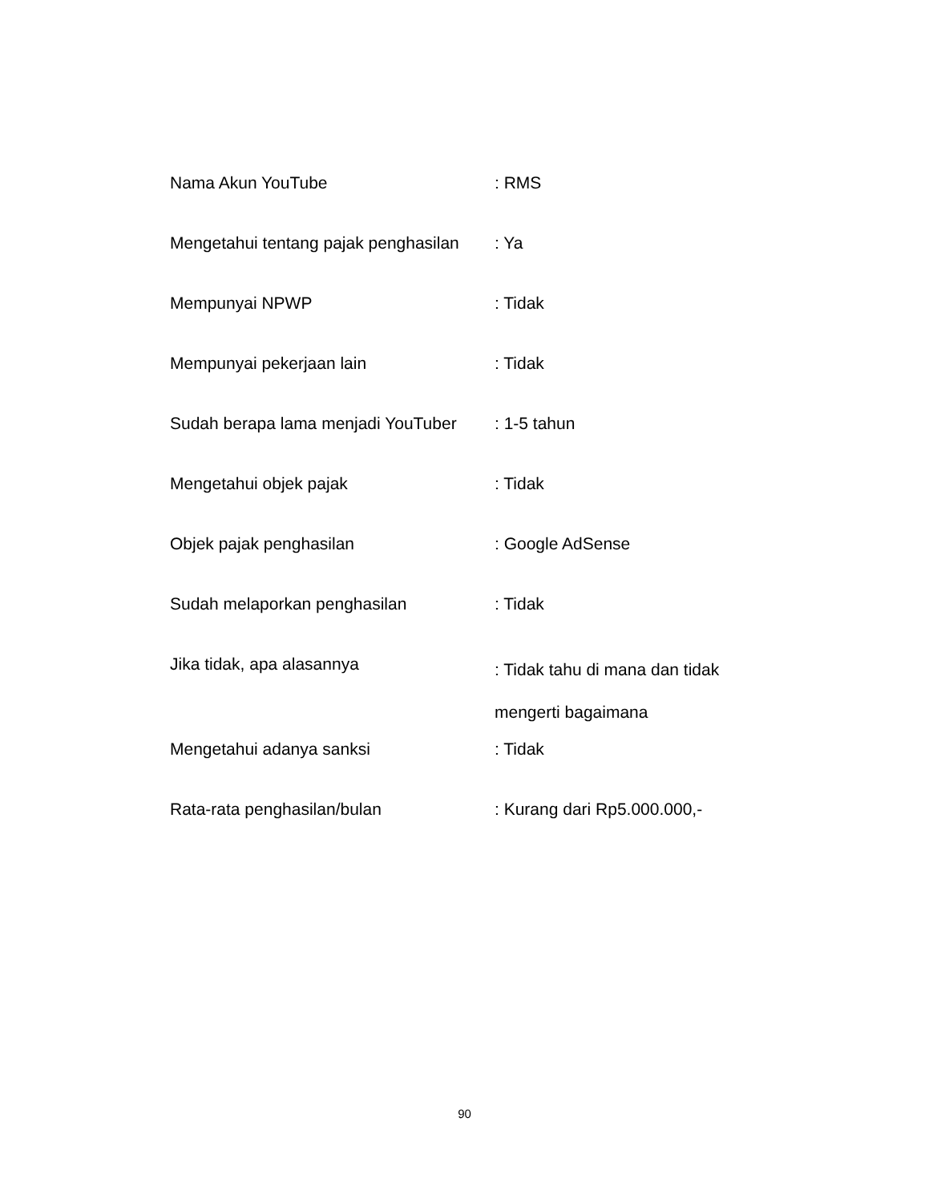| Nama Akun YouTube | : RMS |
| Mengetahui tentang pajak penghasilan | : Ya |
| Mempunyai NPWP | : Tidak |
| Mempunyai pekerjaan lain | : Tidak |
| Sudah berapa lama menjadi YouTuber | : 1-5 tahun |
| Mengetahui objek pajak | : Tidak |
| Objek pajak penghasilan | : Google AdSense |
| Sudah melaporkan penghasilan | : Tidak |
| Jika tidak, apa alasannya | : Tidak tahu di mana dan tidak mengerti bagaimana |
| Mengetahui adanya sanksi | : Tidak |
| Rata-rata penghasilan/bulan | : Kurang dari Rp5.000.000,- |
90